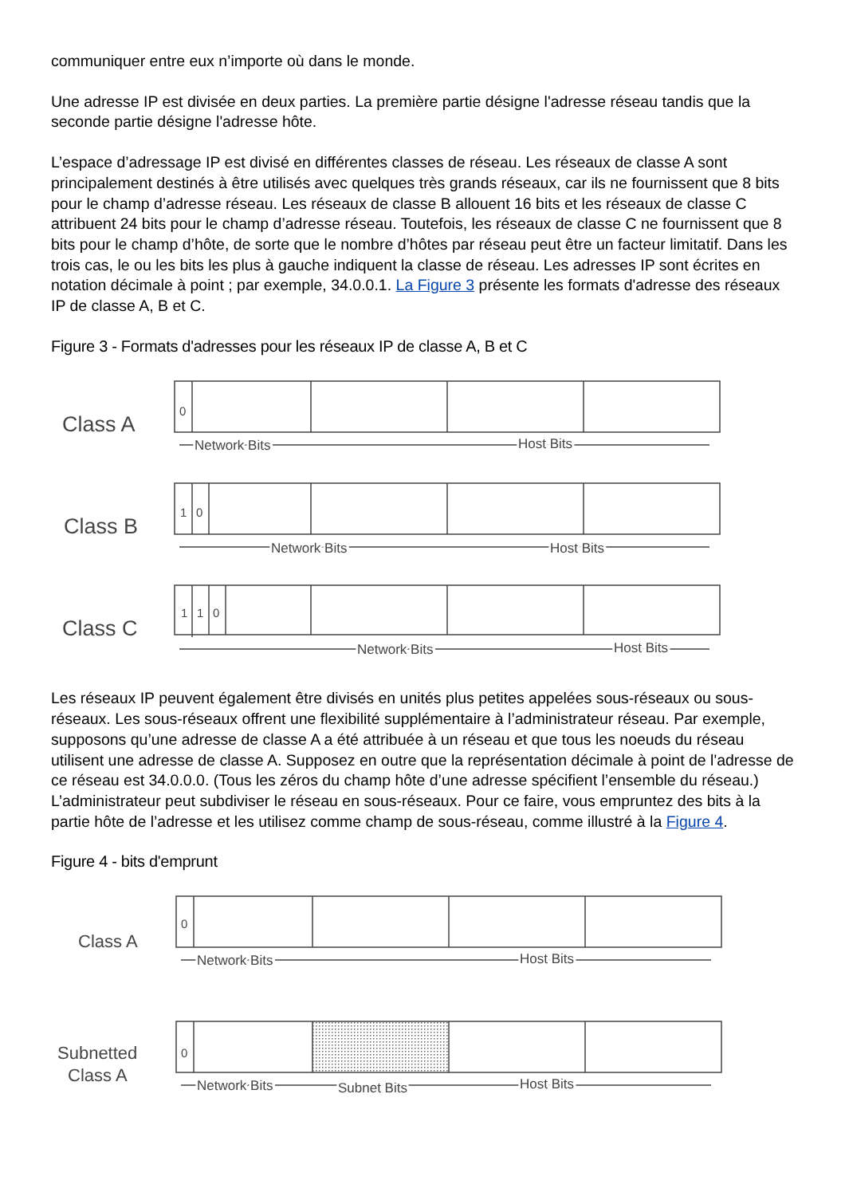communiquer entre eux n’importe où dans le monde.
Une adresse IP est divisée en deux parties. La première partie désigne l'adresse réseau tandis que la seconde partie désigne l'adresse hôte.
L’espace d’adressage IP est divisé en différentes classes de réseau. Les réseaux de classe A sont principalement destinés à être utilisés avec quelques très grands réseaux, car ils ne fournissent que 8 bits pour le champ d’adresse réseau. Les réseaux de classe B allouent 16 bits et les réseaux de classe C attribuent 24 bits pour le champ d’adresse réseau. Toutefois, les réseaux de classe C ne fournissent que 8 bits pour le champ d’hôte, de sorte que le nombre d’hôtes par réseau peut être un facteur limitatif. Dans les trois cas, le ou les bits les plus à gauche indiquent la classe de réseau. Les adresses IP sont écrites en notation décimale à point ; par exemple, 34.0.0.1. La Figure 3 présente les formats d'adresse des réseaux IP de classe A, B et C.
Figure 3 - Formats d'adresses pour les réseaux IP de classe A, B et C
Class A
Class B
Class C
0
1
0
1
1
0
Network Bits
Host Bits
Network Bits
Host Bits
Network Bits
Host Bits
Les réseaux IP peuvent également être divisés en unités plus petites appelées sous-réseaux ou sous-réseaux. Les sous-réseaux offrent une flexibilité supplémentaire à l’administrateur réseau. Par exemple, supposons qu’une adresse de classe A a été attribuée à un réseau et que tous les noeuds du réseau utilisent une adresse de classe A. Supposez en outre que la représentation décimale à point de l'adresse de ce réseau est 34.0.0.0. (Tous les zéros du champ hôte d’une adresse spécifient l’ensemble du réseau.) L’administrateur peut subdiviser le réseau en sous-réseaux. Pour ce faire, vous empruntez des bits à la partie hôte de l’adresse et les utilisez comme champ de sous-réseau, comme illustré à la Figure 4.
Figure 4 - bits d'emprunt
Class A
Subnetted
Class A
0
0
Network Bits
Host Bits
Network Bits
Subnet Bits
Host Bits